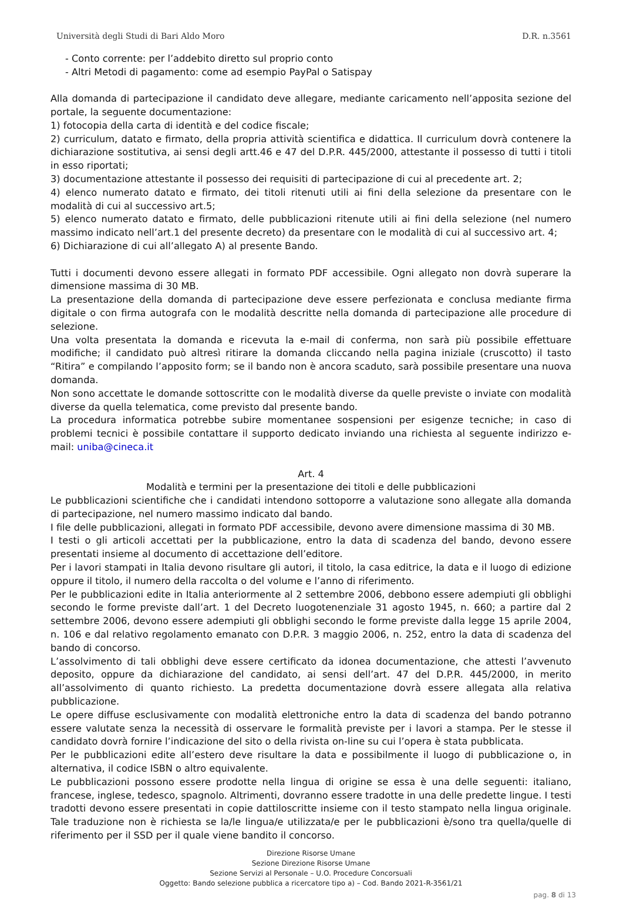Università degli Studi di Bari Aldo Moro D.R. n.3561
- Conto corrente: per l’addebito diretto sul proprio conto
- Altri Metodi di pagamento: come ad esempio PayPal o Satispay
Alla domanda di partecipazione il candidato deve allegare, mediante caricamento nell’apposita sezione del portale, la seguente documentazione:
1) fotocopia della carta di identità e del codice fiscale;
2) curriculum, datato e firmato, della propria attività scientifica e didattica. Il curriculum dovrà contenere la dichiarazione sostitutiva, ai sensi degli artt.46 e 47 del D.P.R. 445/2000, attestante il possesso di tutti i titoli in esso riportati;
3) documentazione attestante il possesso dei requisiti di partecipazione di cui al precedente art. 2;
4) elenco numerato datato e firmato, dei titoli ritenuti utili ai fini della selezione da presentare con le modalità di cui al successivo art.5;
5) elenco numerato datato e firmato, delle pubblicazioni ritenute utili ai fini della selezione (nel numero massimo indicato nell’art.1 del presente decreto) da presentare con le modalità di cui al successivo art. 4;
6) Dichiarazione di cui all’allegato A) al presente Bando.
Tutti i documenti devono essere allegati in formato PDF accessibile. Ogni allegato non dovrà superare la dimensione massima di 30 MB.
La presentazione della domanda di partecipazione deve essere perfezionata e conclusa mediante firma digitale o con firma autografa con le modalità descritte nella domanda di partecipazione alle procedure di selezione.
Una volta presentata la domanda e ricevuta la e-mail di conferma, non sarà più possibile effettuare modifiche; il candidato può altresì ritirare la domanda cliccando nella pagina iniziale (cruscotto) il tasto “Ritira” e compilando l’apposito form; se il bando non è ancora scaduto, sarà possibile presentare una nuova domanda.
Non sono accettate le domande sottoscritte con le modalità diverse da quelle previste o inviate con modalità diverse da quella telematica, come previsto dal presente bando.
La procedura informatica potrebbe subire momentanee sospensioni per esigenze tecniche; in caso di problemi tecnici è possibile contattare il supporto dedicato inviando una richiesta al seguente indirizzo e-mail: uniba@cineca.it
Art. 4
Modalità e termini per la presentazione dei titoli e delle pubblicazioni
Le pubblicazioni scientifiche che i candidati intendono sottoporre a valutazione sono allegate alla domanda di partecipazione, nel numero massimo indicato dal bando.
I file delle pubblicazioni, allegati in formato PDF accessibile, devono avere dimensione massima di 30 MB.
I testi o gli articoli accettati per la pubblicazione, entro la data di scadenza del bando, devono essere presentati insieme al documento di accettazione dell’editore.
Per i lavori stampati in Italia devono risultare gli autori, il titolo, la casa editrice, la data e il luogo di edizione oppure il titolo, il numero della raccolta o del volume e l’anno di riferimento.
Per le pubblicazioni edite in Italia anteriormente al 2 settembre 2006, debbono essere adempiuti gli obblighi secondo le forme previste dall’art. 1 del Decreto luogotenenziale 31 agosto 1945, n. 660; a partire dal 2 settembre 2006, devono essere adempiuti gli obblighi secondo le forme previste dalla legge 15 aprile 2004, n. 106 e dal relativo regolamento emanato con D.P.R. 3 maggio 2006, n. 252, entro la data di scadenza del bando di concorso.
L’assolvimento di tali obblighi deve essere certificato da idonea documentazione, che attesti l’avvenuto deposito, oppure da dichiarazione del candidato, ai sensi dell’art. 47 del D.P.R. 445/2000, in merito all’assolvimento di quanto richiesto. La predetta documentazione dovrà essere allegata alla relativa pubblicazione.
Le opere diffuse esclusivamente con modalità elettroniche entro la data di scadenza del bando potranno essere valutate senza la necessità di osservare le formalità previste per i lavori a stampa. Per le stesse il candidato dovrà fornire l’indicazione del sito o della rivista on-line su cui l’opera è stata pubblicata.
Per le pubblicazioni edite all’estero deve risultare la data e possibilmente il luogo di pubblicazione o, in alternativa, il codice ISBN o altro equivalente.
Le pubblicazioni possono essere prodotte nella lingua di origine se essa è una delle seguenti: italiano, francese, inglese, tedesco, spagnolo. Altrimenti, dovranno essere tradotte in una delle predette lingue. I testi tradotti devono essere presentati in copie dattiloscritte insieme con il testo stampato nella lingua originale. Tale traduzione non è richiesta se la/le lingua/e utilizzata/e per le pubblicazioni è/sono tra quella/quelle di riferimento per il SSD per il quale viene bandito il concorso.
Direzione Risorse Umane
Sezione Direzione Risorse Umane
Sezione Servizi al Personale – U.O. Procedure Concorsuali
Oggetto: Bando selezione pubblica a ricercatore tipo a) – Cod. Bando 2021-R-3561/21
pag. 8 di 13